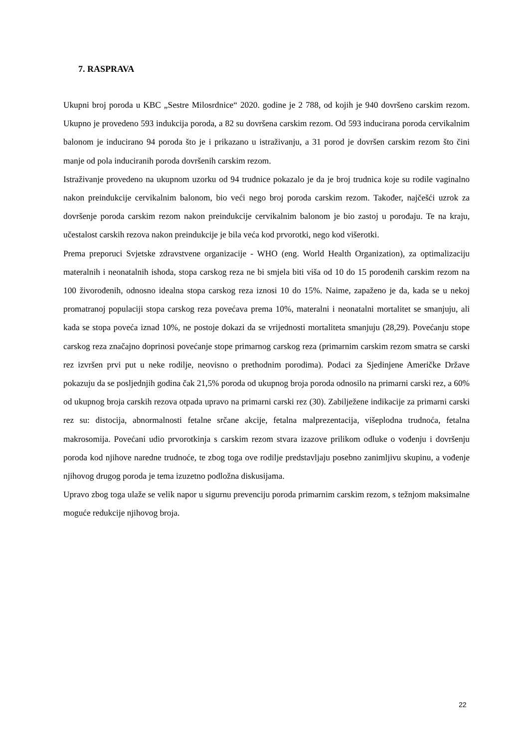7. RASPRAVA
Ukupni broj poroda u KBC „Sestre Milosrdnice“ 2020. godine je 2 788, od kojih je 940 dovršeno carskim rezom. Ukupno je provedeno 593 indukcija poroda, a 82 su dovršena carskim rezom. Od 593 inducirana poroda cervikalnim balonom je inducirano 94 poroda što je i prikazano u istraživanju, a 31 porod je dovršen carskim rezom što čini manje od pola induciranih poroda dovršenih carskim rezom.
Istraživanje provedeno na ukupnom uzorku od 94 trudnice pokazalo je da je broj trudnica koje su rodile vaginalno nakon preindukcije cervikalnim balonom, bio veći nego broj poroda carskim rezom. Također, najčešći uzrok za dovršenje poroda carskim rezom nakon preindukcije cervikalnim balonom je bio zastoj u porođaju. Te na kraju, učestalost carskih rezova nakon preindukcije je bila veća kod prvorotki, nego kod višerotki.
Prema preporuci Svjetske zdravstvene organizacije - WHO (eng. World Health Organization), za optimalizaciju materalnih i neonatalnih ishoda, stopa carskog reza ne bi smjela biti viša od 10 do 15 porođenih carskim rezom na 100 živorođenih, odnosno idealna stopa carskog reza iznosi 10 do 15%. Naime, zapaženo je da, kada se u nekoj promatranoj populaciji stopa carskog reza povećava prema 10%, materalni i neonatalni mortalitet se smanjuju, ali kada se stopa poveća iznad 10%, ne postoje dokazi da se vrijednosti mortaliteta smanjuju (28,29). Povećanju stope carskog reza značajno doprinosi povećanje stope primarnog carskog reza (primarnim carskim rezom smatra se carski rez izvršen prvi put u neke rodilje, neovisno o prethodnim porodima). Podaci za Sjedinjene Američke Države pokazuju da se posljednjih godina čak 21,5% poroda od ukupnog broja poroda odnosilo na primarni carski rez, a 60% od ukupnog broja carskih rezova otpada upravo na primarni carski rez (30). Zabilježene indikacije za primarni carski rez su: distocija, abnormalnosti fetalne srčane akcije, fetalna malprezentacija, višeplodna trudnoća, fetalna makrosomija. Povećani udio prvorotkinja s carskim rezom stvara izazove prilikom odluke o vođenju i dovršenju poroda kod njihove naredne trudnoće, te zbog toga ove rodilje predstavljaju posebno zanimljivu skupinu, a vođenje njihovog drugog poroda je tema izuzetno podložna diskusijama.
Upravo zbog toga ulaže se velik napor u sigurnu prevenciju poroda primarnim carskim rezom, s težnjom maksimalne moguće redukcije njihovog broja.
22